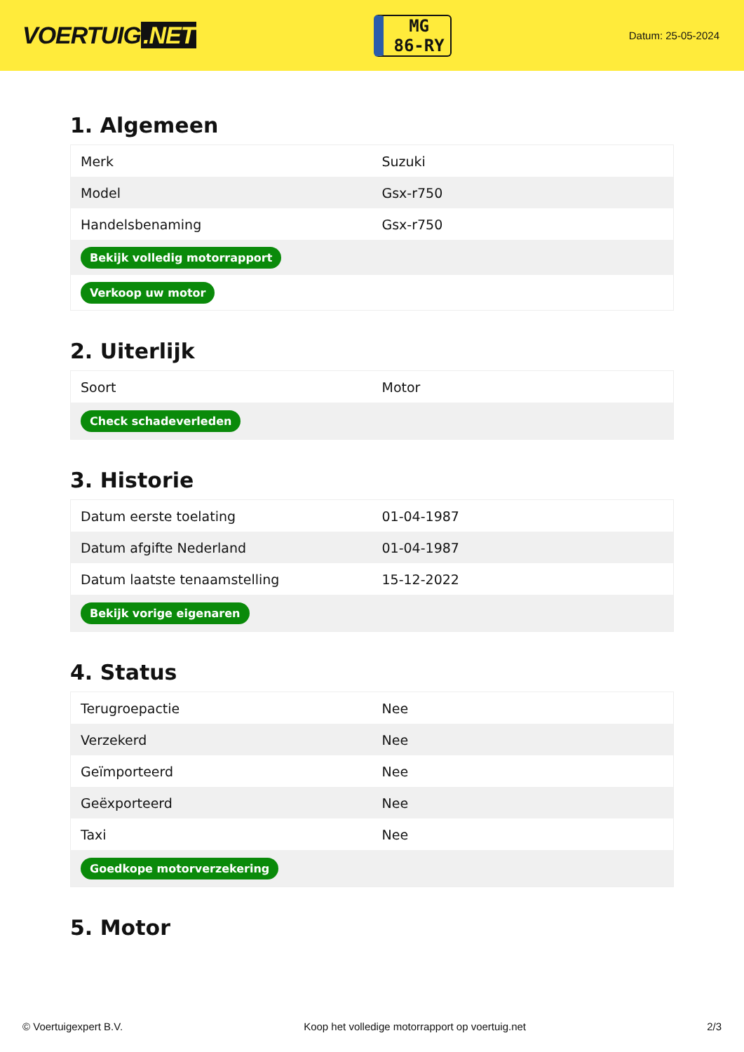VOERTUIG.NET
MG
86-RY
Datum: 25-05-2024
1. Algemeen
| Merk | Suzuki |
| Model | Gsx-r750 |
| Handelsbenaming | Gsx-r750 |
| Bekijk volledig motorrapport | |
| Verkoop uw motor | |
2. Uiterlijk
| Soort | Motor |
| Check schadeverleden | |
3. Historie
| Datum eerste toelating | 01-04-1987 |
| Datum afgifte Nederland | 01-04-1987 |
| Datum laatste tenaamstelling | 15-12-2022 |
| Bekijk vorige eigenaren | |
4. Status
| Terugroepactie | Nee |
| Verzekerd | Nee |
| Geïmporteerd | Nee |
| Geëxporteerd | Nee |
| Taxi | Nee |
| Goedkope motorverzekering | |
5. Motor
© Voertuigexpert B.V. Koop het volledige motorrapport op voertuig.net 2/3